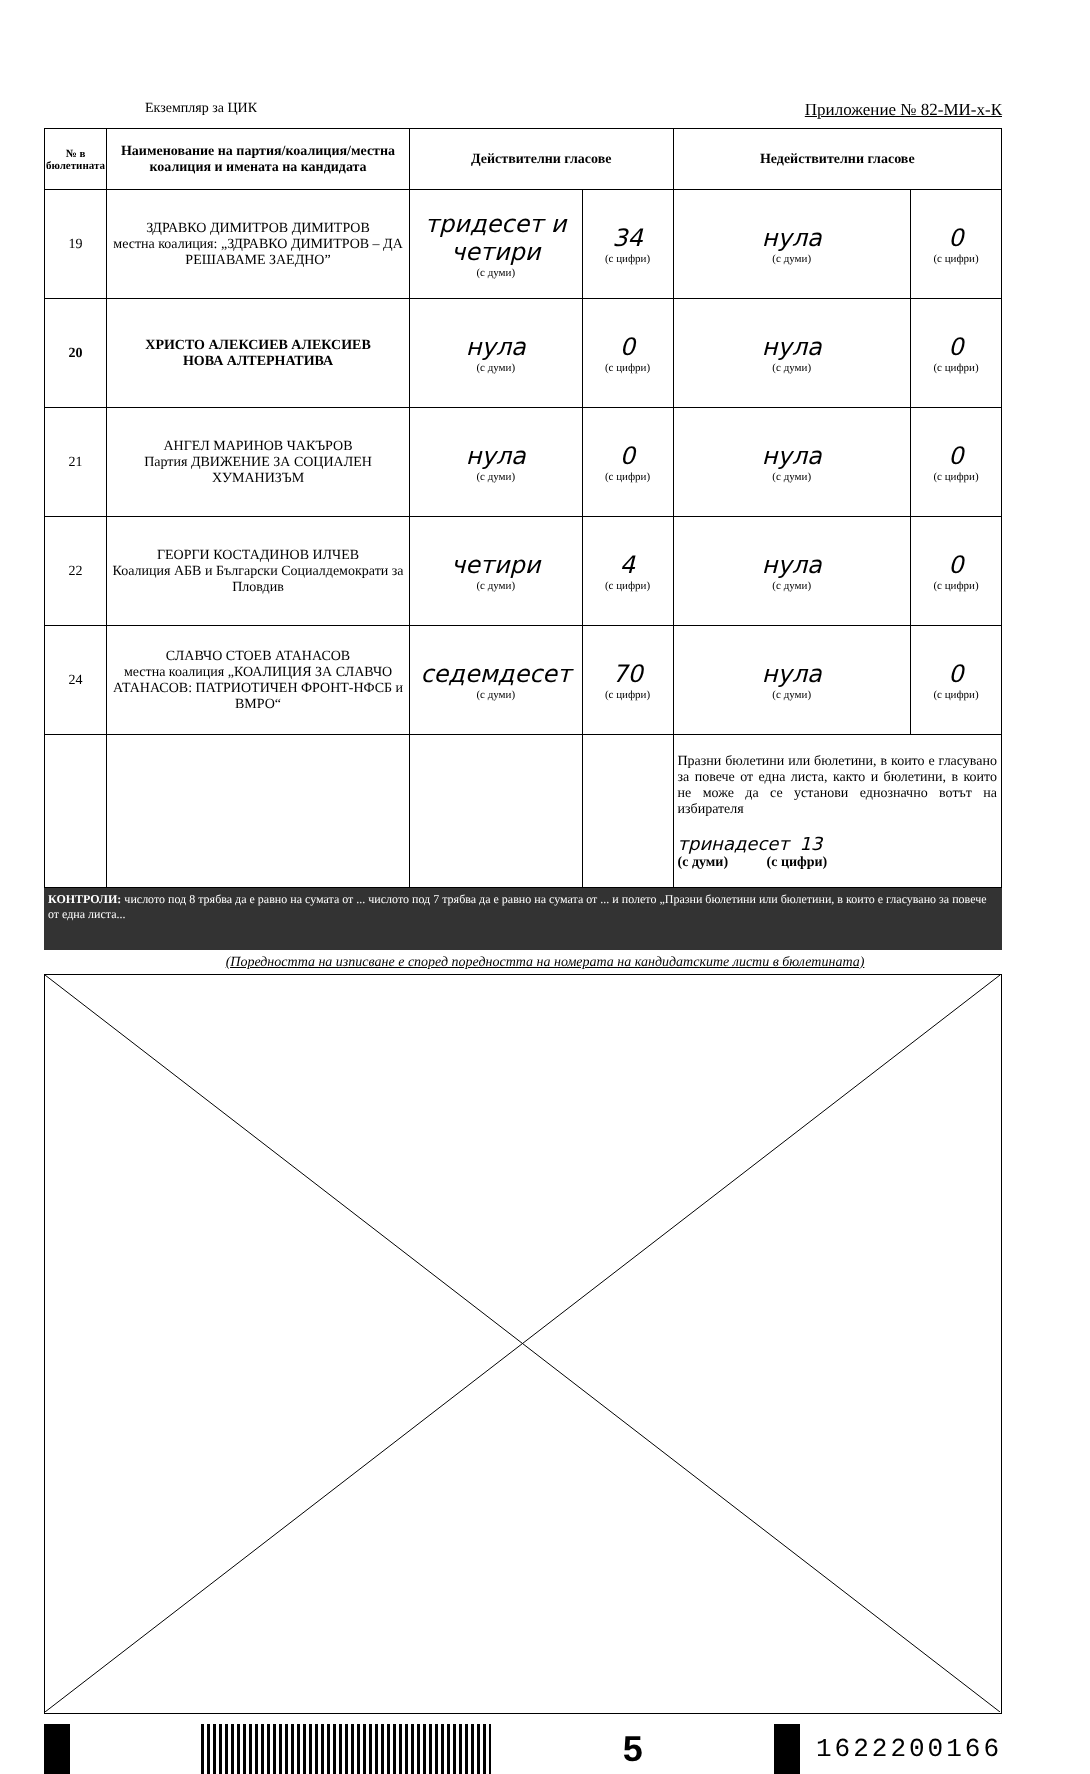Екземпляр за ЦИК Приложение № 82-МИ-х-К
| № в бюлетината | Наименование на партия/коалиция/местна коалиция и имената на кандидата | Действителни гласове | | Недействителни гласове | |
| --- | --- | --- | --- | --- | --- |
| 19 | ЗДРАВКО ДИМИТРОВ ДИМИТРОВ местна коалиция: „ЗДРАВКО ДИМИТРОВ – ДА РЕШАВАМЕ ЗАЕДНО” | тридесет и четири (с думи) | 34 (с цифри) | нула (с думи) | 0 (с цифри) |
| 20 | ХРИСТО АЛЕКСИЕВ АЛЕКСИЕВ НОВА АЛТЕРНАТИВА | нула (с думи) | 0 (с цифри) | нула (с думи) | 0 (с цифри) |
| 21 | АНГЕЛ МАРИНОВ ЧАКЪРОВ Партия ДВИЖЕНИЕ ЗА СОЦИАЛЕН ХУМАНИЗЪМ | нула (с думи) | 0 (с цифри) | нула (с думи) | 0 (с цифри) |
| 22 | ГЕОРГИ КОСТАДИНОВ ИЛЧЕВ Коалиция АБВ и Български Социалдемократи за Пловдив | четири (с думи) | 4 (с цифри) | нула (с думи) | 0 (с цифри) |
| 24 | СЛАВЧО СТОЕВ АТАНАСОВ местна коалиция „КОАЛИЦИЯ ЗА СЛАВЧО АТАНАСОВ: ПАТРИОТИЧЕН ФРОНТ-НФСБ и ВМРО“ | седемдесет (с думи) | 70 (с цифри) | нула (с думи) | 0 (с цифри) |
| | | | | Празни бюлетини или бюлетини, в които е гласувано за повече от една листа, както и бюлетини, в които не може да се установи еднозначно вотът на избирателя тринадесет 13 (с думи) (с цифри) | |
КОНТРОЛИ: числото под 8 трябва да е равно на сумата от ... числото под 7 трябва да е равно на сумата от ... и полето „Празни бюлетини или бюлетини, в които е гласувано за повече от една листа...
(Поредността на изписване е според поредността на номерата на кандидатските листи в бюлетината)
5
1622200166